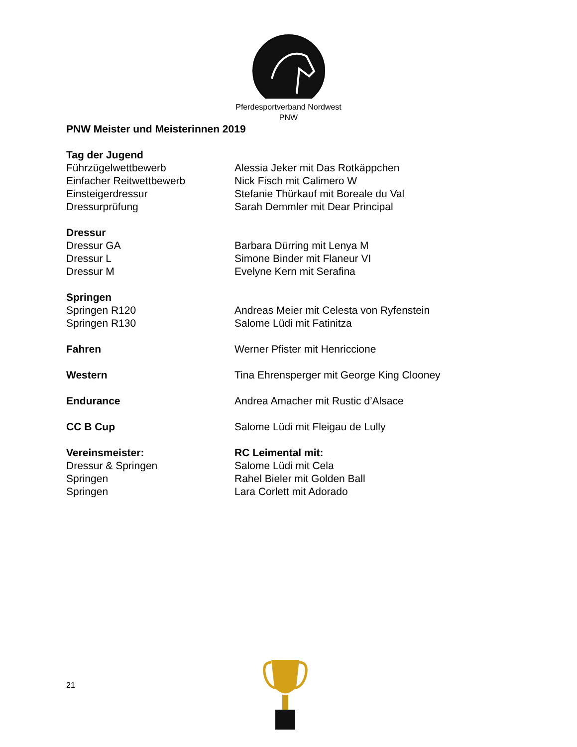Pferdesportverband Nordwest
PNW
PNW Meister und Meisterinnen 2019
Tag der Jugend
Führzügelwettbewerb Alessia Jeker mit Das Rotkäppchen
Einfacher Reitwettbewerb Nick Fisch mit Calimero W
Einsteigerdressur Stefanie Thürkauf mit Boreale du Val
Dressurprüfung Sarah Demmler mit Dear Principal
Dressur
Dressur GA Barbara Dürring mit Lenya M
Dressur L Simone Binder mit Flaneur VI
Dressur M Evelyne Kern mit Serafina
Springen
Springen R120 Andreas Meier mit Celesta von Ryfenstein
Springen R130 Salome Lüdi mit Fatinitza
Fahren Werner Pfister mit Henriccione
Western Tina Ehrensperger mit George King Clooney
Endurance Andrea Amacher mit Rustic d’Alsace
CC B Cup Salome Lüdi mit Fleigau de Lully
Vereinsmeister: RC Leimental mit:
Dressur & Springen Salome Lüdi mit Cela
Springen Rahel Bieler mit Golden Ball
Springen Lara Corlett mit Adorado
21